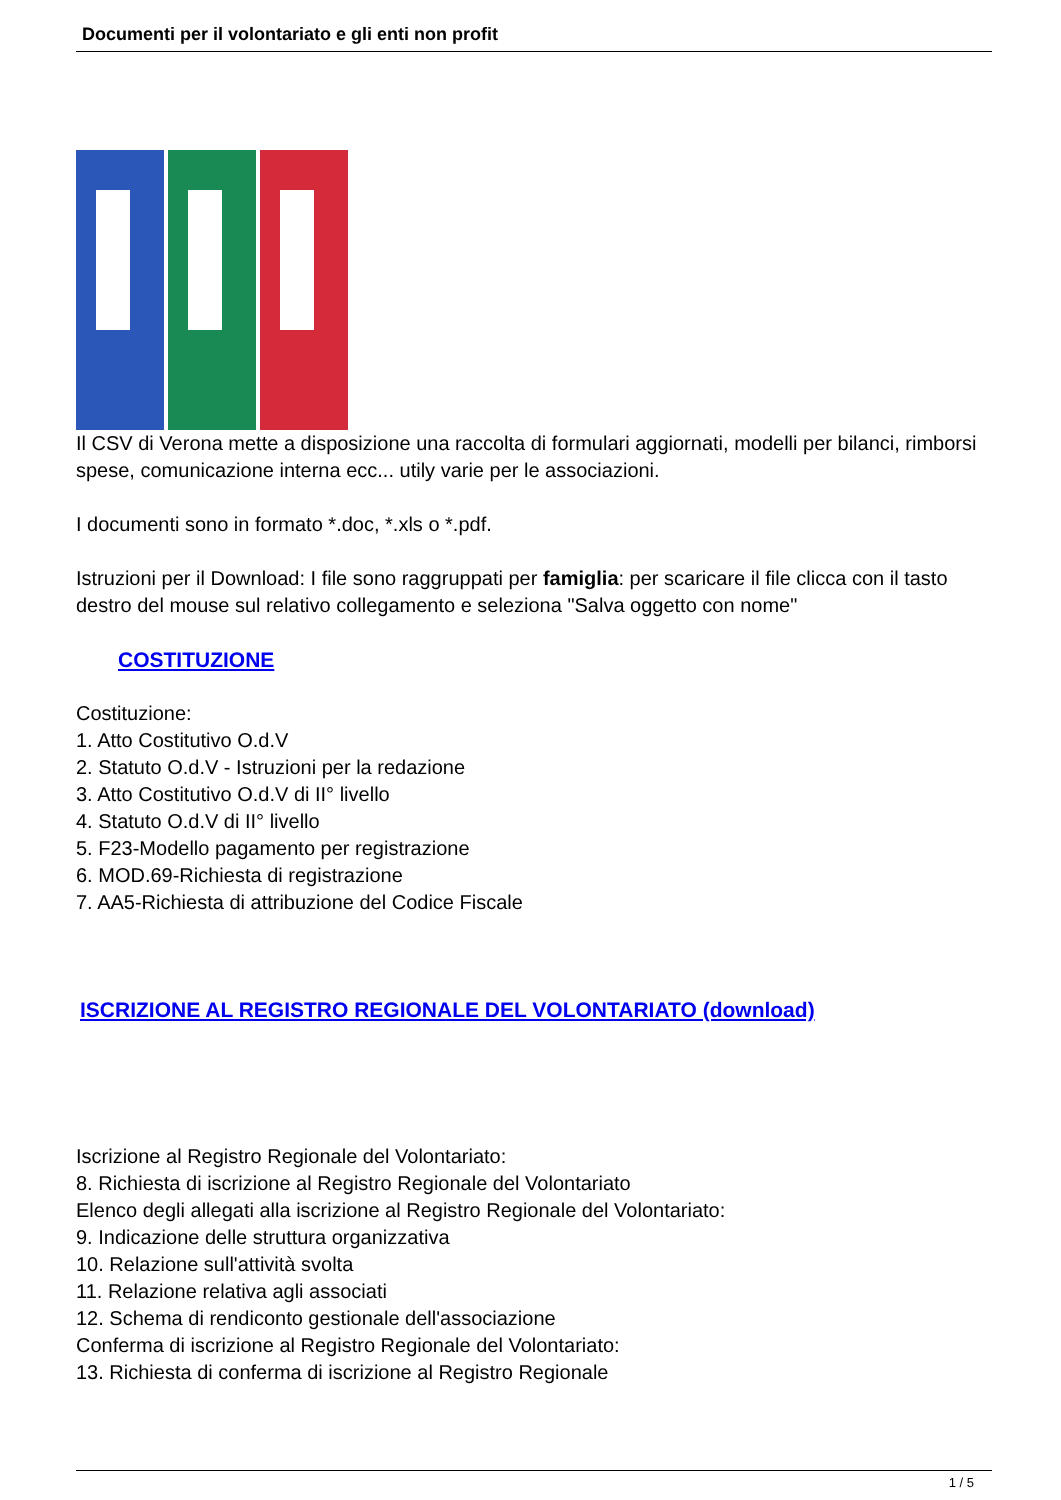Documenti per il volontariato e gli enti non profit
Il CSV di Verona mette a disposizione una raccolta di formulari aggiornati, modelli per bilanci, rimborsi spese, comunicazione interna ecc... utily varie per le associazioni.
I documenti sono in formato *.doc, *.xls o *.pdf.
Istruzioni per il Download: I file sono raggruppati per famiglia: per scaricare il file clicca con il tasto destro del mouse sul relativo collegamento e seleziona "Salva oggetto con nome"
COSTITUZIONE
Costituzione:
1. Atto Costitutivo O.d.V
2. Statuto O.d.V - Istruzioni per la redazione
3. Atto Costitutivo O.d.V di II° livello
4. Statuto O.d.V di II° livello
5. F23-Modello pagamento per registrazione
6. MOD.69-Richiesta di registrazione
7. AA5-Richiesta di attribuzione del Codice Fiscale
ISCRIZIONE AL REGISTRO REGIONALE DEL VOLONTARIATO (download)
Iscrizione al Registro Regionale del Volontariato:
8. Richiesta di iscrizione al Registro Regionale del Volontariato
Elenco degli allegati alla iscrizione al Registro Regionale del Volontariato:
9. Indicazione delle struttura organizzativa
10. Relazione sull'attività svolta
11. Relazione relativa agli associati
12. Schema di rendiconto gestionale dell'associazione
Conferma di iscrizione al Registro Regionale del Volontariato:
13. Richiesta di conferma di iscrizione al Registro Regionale
1 / 5